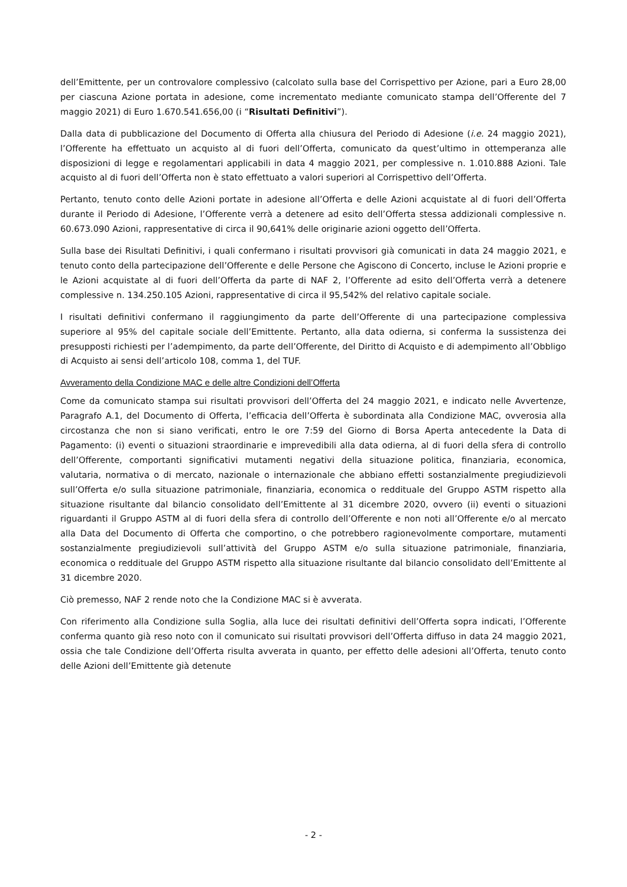dell’Emittente, per un controvalore complessivo (calcolato sulla base del Corrispettivo per Azione, pari a Euro 28,00 per ciascuna Azione portata in adesione, come incrementato mediante comunicato stampa dell’Offerente del 7 maggio 2021) di Euro 1.670.541.656,00 (i “Risultati Definitivi”).
Dalla data di pubblicazione del Documento di Offerta alla chiusura del Periodo di Adesione (i.e. 24 maggio 2021), l’Offerente ha effettuato un acquisto al di fuori dell’Offerta, comunicato da quest’ultimo in ottemperanza alle disposizioni di legge e regolamentari applicabili in data 4 maggio 2021, per complessive n. 1.010.888 Azioni. Tale acquisto al di fuori dell’Offerta non è stato effettuato a valori superiori al Corrispettivo dell’Offerta.
Pertanto, tenuto conto delle Azioni portate in adesione all’Offerta e delle Azioni acquistate al di fuori dell’Offerta durante il Periodo di Adesione, l’Offerente verrà a detenere ad esito dell’Offerta stessa addizionali complessive n. 60.673.090 Azioni, rappresentative di circa il 90,641% delle originarie azioni oggetto dell’Offerta.
Sulla base dei Risultati Definitivi, i quali confermano i risultati provvisori già comunicati in data 24 maggio 2021, e tenuto conto della partecipazione dell’Offerente e delle Persone che Agiscono di Concerto, incluse le Azioni proprie e le Azioni acquistate al di fuori dell’Offerta da parte di NAF 2, l’Offerente ad esito dell’Offerta verrà a detenere complessive n. 134.250.105 Azioni, rappresentative di circa il 95,542% del relativo capitale sociale.
I risultati definitivi confermano il raggiungimento da parte dell’Offerente di una partecipazione complessiva superiore al 95% del capitale sociale dell’Emittente. Pertanto, alla data odierna, si conferma la sussistenza dei presupposti richiesti per l’adempimento, da parte dell’Offerente, del Diritto di Acquisto e di adempimento all’Obbligo di Acquisto ai sensi dell’articolo 108, comma 1, del TUF.
Avveramento della Condizione MAC e delle altre Condizioni dell’Offerta
Come da comunicato stampa sui risultati provvisori dell’Offerta del 24 maggio 2021, e indicato nelle Avvertenze, Paragrafo A.1, del Documento di Offerta, l’efficacia dell’Offerta è subordinata alla Condizione MAC, ovverosia alla circostanza che non si siano verificati, entro le ore 7:59 del Giorno di Borsa Aperta antecedente la Data di Pagamento: (i) eventi o situazioni straordinarie e imprevedibili alla data odierna, al di fuori della sfera di controllo dell’Offerente, comportanti significativi mutamenti negativi della situazione politica, finanziaria, economica, valutaria, normativa o di mercato, nazionale o internazionale che abbiano effetti sostanzialmente pregiudizievoli sull’Offerta e/o sulla situazione patrimoniale, finanziaria, economica o reddituale del Gruppo ASTM rispetto alla situazione risultante dal bilancio consolidato dell’Emittente al 31 dicembre 2020, ovvero (ii) eventi o situazioni riguardanti il Gruppo ASTM al di fuori della sfera di controllo dell’Offerente e non noti all’Offerente e/o al mercato alla Data del Documento di Offerta che comportino, o che potrebbero ragionevolmente comportare, mutamenti sostanzialmente pregiudizievoli sull’attività del Gruppo ASTM e/o sulla situazione patrimoniale, finanziaria, economica o reddituale del Gruppo ASTM rispetto alla situazione risultante dal bilancio consolidato dell’Emittente al 31 dicembre 2020.
Ciò premesso, NAF 2 rende noto che la Condizione MAC si è avverata.
Con riferimento alla Condizione sulla Soglia, alla luce dei risultati definitivi dell’Offerta sopra indicati, l’Offerente conferma quanto già reso noto con il comunicato sui risultati provvisori dell’Offerta diffuso in data 24 maggio 2021, ossia che tale Condizione dell’Offerta risulta avverata in quanto, per effetto delle adesioni all’Offerta, tenuto conto delle Azioni dell’Emittente già detenute
- 2 -